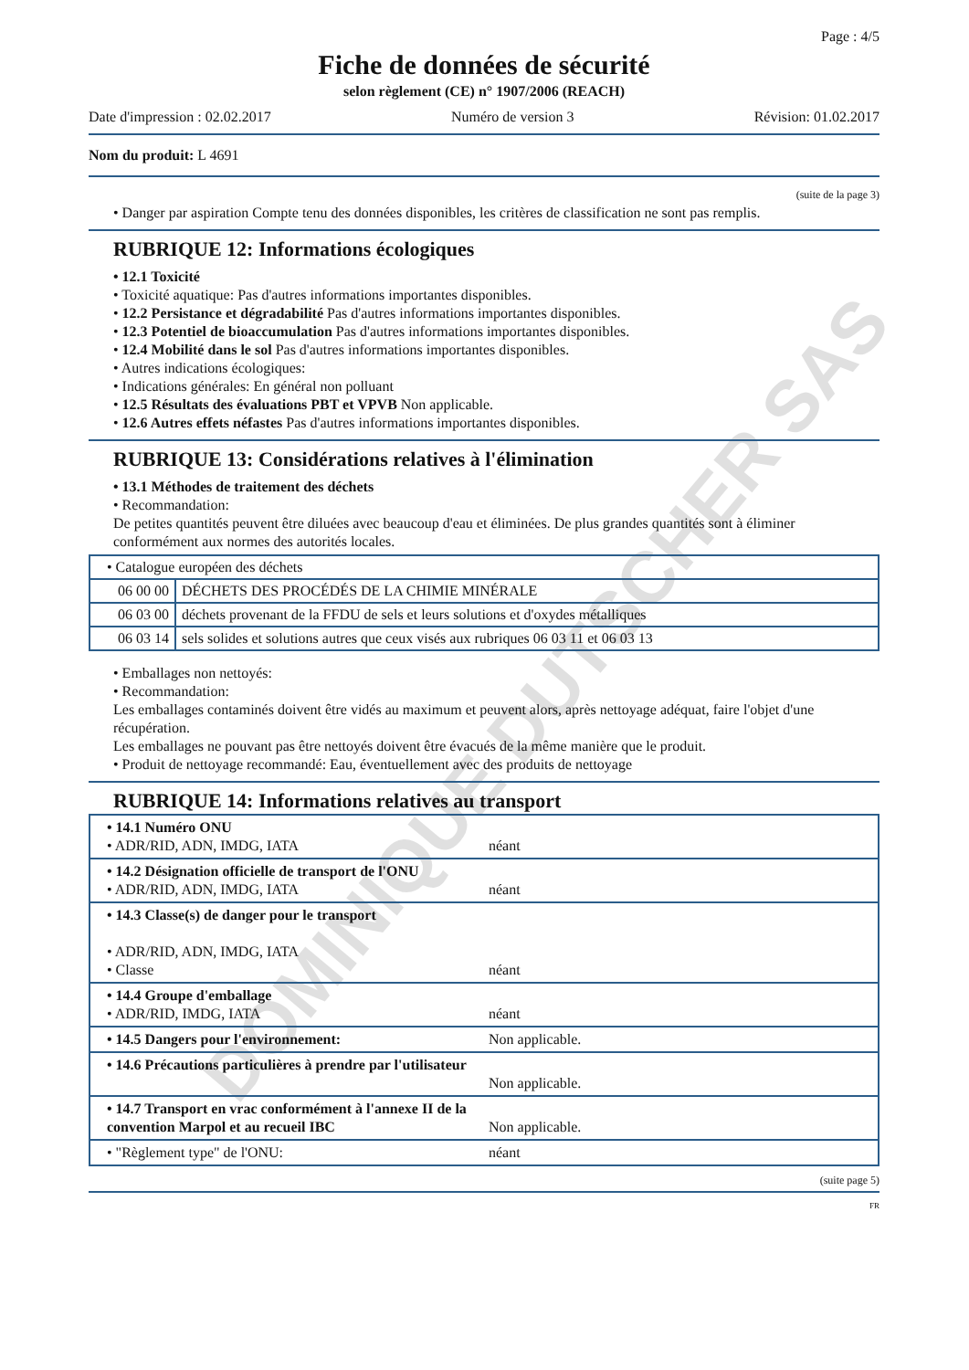DOMINIQUE DUTSCHER SAS
Page : 4/5
Fiche de données de sécurité
selon règlement (CE) n° 1907/2006 (REACH)
Date d'impression : 02.02.2017 Numéro de version 3 Révision: 01.02.2017
Nom du produit: L 4691
(suite de la page 3)
• Danger par aspiration Compte tenu des données disponibles, les critères de classification ne sont pas remplis.
RUBRIQUE 12: Informations écologiques
• 12.1 Toxicité
• Toxicité aquatique: Pas d'autres informations importantes disponibles.
• 12.2 Persistance et dégradabilité Pas d'autres informations importantes disponibles.
• 12.3 Potentiel de bioaccumulation Pas d'autres informations importantes disponibles.
• 12.4 Mobilité dans le sol Pas d'autres informations importantes disponibles.
• Autres indications écologiques:
• Indications générales: En général non polluant
• 12.5 Résultats des évaluations PBT et VPVB Non applicable.
• 12.6 Autres effets néfastes Pas d'autres informations importantes disponibles.
RUBRIQUE 13: Considérations relatives à l'élimination
• 13.1 Méthodes de traitement des déchets
• Recommandation:
De petites quantités peuvent être diluées avec beaucoup d'eau et éliminées. De plus grandes quantités sont à éliminer conformément aux normes des autorités locales.
| • Catalogue européen des déchets | |
| 06 00 00 | DÉCHETS DES PROCÉDÉS DE LA CHIMIE MINÉRALE |
| 06 03 00 | déchets provenant de la FFDU de sels et leurs solutions et d'oxydes métalliques |
| 06 03 14 | sels solides et solutions autres que ceux visés aux rubriques 06 03 11 et 06 03 13 |
• Emballages non nettoyés:
• Recommandation:
Les emballages contaminés doivent être vidés au maximum et peuvent alors, après nettoyage adéquat, faire l'objet d'une récupération.
Les emballages ne pouvant pas être nettoyés doivent être évacués de la même manière que le produit.
• Produit de nettoyage recommandé: Eau, éventuellement avec des produits de nettoyage
RUBRIQUE 14: Informations relatives au transport
| • 14.1 Numéro ONU • ADR/RID, ADN, IMDG, IATA | néant |
| • 14.2 Désignation officielle de transport de l'ONU • ADR/RID, ADN, IMDG, IATA | néant |
| • 14.3 Classe(s) de danger pour le transport • ADR/RID, ADN, IMDG, IATA • Classe | néant |
| • 14.4 Groupe d'emballage • ADR/RID, IMDG, IATA | néant |
| • 14.5 Dangers pour l'environnement: | Non applicable. |
| • 14.6 Précautions particulières à prendre par l'utilisateur | Non applicable. |
| • 14.7 Transport en vrac conformément à l'annexe II de la convention Marpol et au recueil IBC | Non applicable. |
| • "Règlement type" de l'ONU: | néant |
(suite page 5)
FR